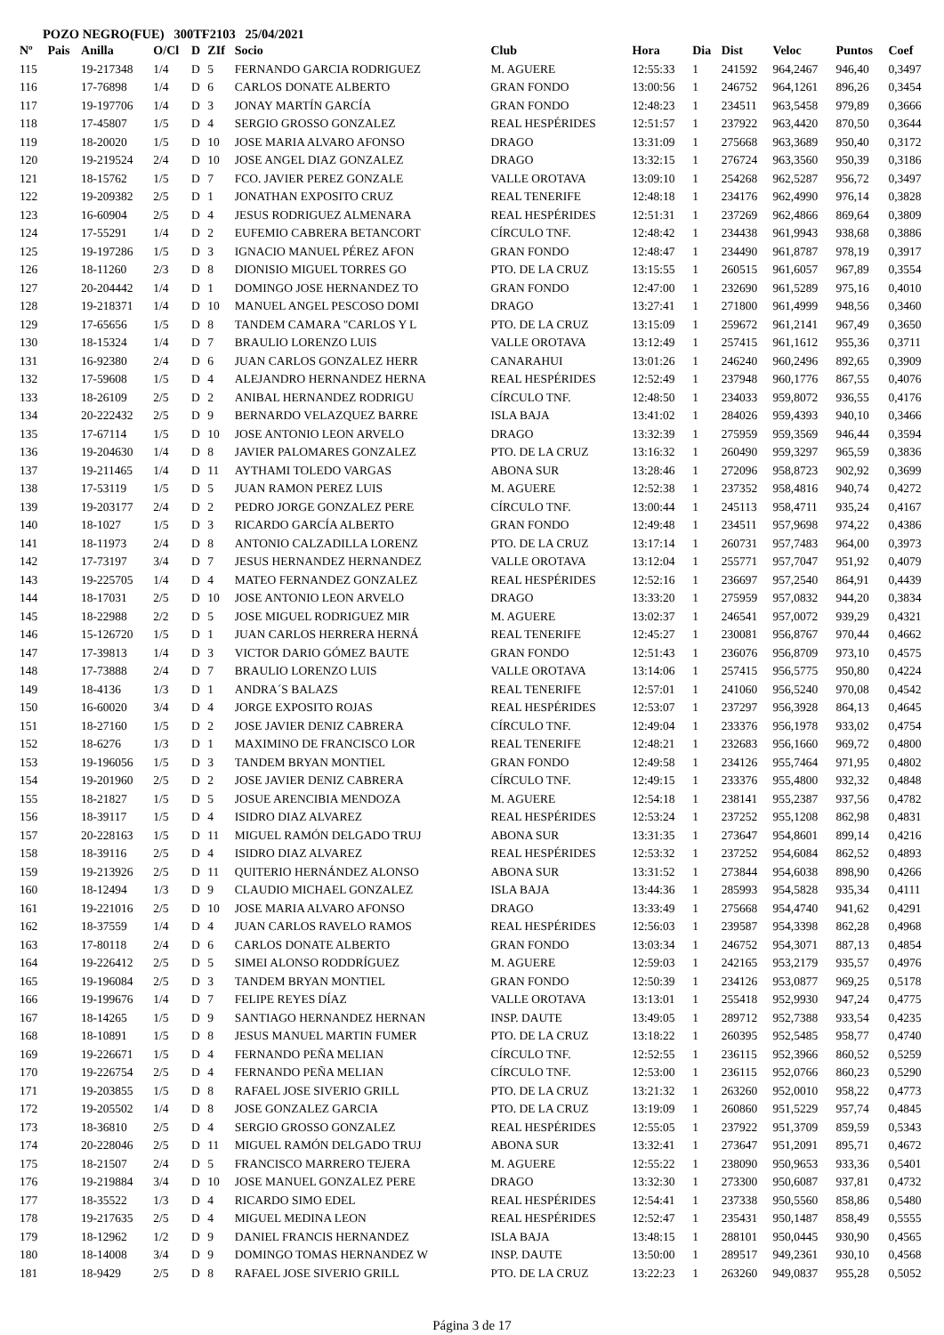POZO NEGRO(FUE) 300TF2103 25/04/2021
| Nº | Pais | Anilla | O/Cl | D | ZIf | Socio | Club | Hora | Dia | Dist | Veloc | Puntos | Coef |
| --- | --- | --- | --- | --- | --- | --- | --- | --- | --- | --- | --- | --- | --- |
| 115 | | 19-217348 | 1/4 | D | 5 | FERNANDO GARCIA RODRIGUEZ | M. AGUERE | 12:55:33 | 1 | 241592 | 964,2467 | 946,40 | 0,3497 |
| 116 | | 17-76898 | 1/4 | D | 6 | CARLOS DONATE ALBERTO | GRAN FONDO | 13:00:56 | 1 | 246752 | 964,1261 | 896,26 | 0,3454 |
| 117 | | 19-197706 | 1/4 | D | 3 | JONAY MARTÍN GARCÍA | GRAN FONDO | 12:48:23 | 1 | 234511 | 963,5458 | 979,89 | 0,3666 |
| 118 | | 17-45807 | 1/5 | D | 4 | SERGIO GROSSO GONZALEZ | REAL HESPÉRIDES | 12:51:57 | 1 | 237922 | 963,4420 | 870,50 | 0,3644 |
| 119 | | 18-20020 | 1/5 | D | 10 | JOSE MARIA ALVARO AFONSO | DRAGO | 13:31:09 | 1 | 275668 | 963,3689 | 950,40 | 0,3172 |
| 120 | | 19-219524 | 2/4 | D | 10 | JOSE ANGEL DIAZ GONZALEZ | DRAGO | 13:32:15 | 1 | 276724 | 963,3560 | 950,39 | 0,3186 |
| 121 | | 18-15762 | 1/5 | D | 7 | FCO. JAVIER PEREZ GONZALE | VALLE OROTAVA | 13:09:10 | 1 | 254268 | 962,5287 | 956,72 | 0,3497 |
| 122 | | 19-209382 | 2/5 | D | 1 | JONATHAN EXPOSITO CRUZ | REAL TENERIFE | 12:48:18 | 1 | 234176 | 962,4990 | 976,14 | 0,3828 |
| 123 | | 16-60904 | 2/5 | D | 4 | JESUS RODRIGUEZ ALMENARA | REAL HESPÉRIDES | 12:51:31 | 1 | 237269 | 962,4866 | 869,64 | 0,3809 |
| 124 | | 17-55291 | 1/4 | D | 2 | EUFEMIO CABRERA BETANCORT | CÍRCULO TNF. | 12:48:42 | 1 | 234438 | 961,9943 | 938,68 | 0,3886 |
| 125 | | 19-197286 | 1/5 | D | 3 | IGNACIO MANUEL PÉREZ AFON | GRAN FONDO | 12:48:47 | 1 | 234490 | 961,8787 | 978,19 | 0,3917 |
| 126 | | 18-11260 | 2/3 | D | 8 | DIONISIO MIGUEL TORRES GO | PTO. DE LA CRUZ | 13:15:55 | 1 | 260515 | 961,6057 | 967,89 | 0,3554 |
| 127 | | 20-204442 | 1/4 | D | 1 | DOMINGO JOSE HERNANDEZ TO | GRAN FONDO | 12:47:00 | 1 | 232690 | 961,5289 | 975,16 | 0,4010 |
| 128 | | 19-218371 | 1/4 | D | 10 | MANUEL ANGEL PESCOSO DOMI | DRAGO | 13:27:41 | 1 | 271800 | 961,4999 | 948,56 | 0,3460 |
| 129 | | 17-65656 | 1/5 | D | 8 | TANDEM CAMARA "CARLOS Y L | PTO. DE LA CRUZ | 13:15:09 | 1 | 259672 | 961,2141 | 967,49 | 0,3650 |
| 130 | | 18-15324 | 1/4 | D | 7 | BRAULIO LORENZO LUIS | VALLE OROTAVA | 13:12:49 | 1 | 257415 | 961,1612 | 955,36 | 0,3711 |
| 131 | | 16-92380 | 2/4 | D | 6 | JUAN CARLOS GONZALEZ HERR | CANARAHUI | 13:01:26 | 1 | 246240 | 960,2496 | 892,65 | 0,3909 |
| 132 | | 17-59608 | 1/5 | D | 4 | ALEJANDRO HERNANDEZ HERNA | REAL HESPÉRIDES | 12:52:49 | 1 | 237948 | 960,1776 | 867,55 | 0,4076 |
| 133 | | 18-26109 | 2/5 | D | 2 | ANIBAL HERNANDEZ RODRIGU | CÍRCULO TNF. | 12:48:50 | 1 | 234033 | 959,8072 | 936,55 | 0,4176 |
| 134 | | 20-222432 | 2/5 | D | 9 | BERNARDO VELAZQUEZ BARRE | ISLA BAJA | 13:41:02 | 1 | 284026 | 959,4393 | 940,10 | 0,3466 |
| 135 | | 17-67114 | 1/5 | D | 10 | JOSE ANTONIO LEON ARVELO | DRAGO | 13:32:39 | 1 | 275959 | 959,3569 | 946,44 | 0,3594 |
| 136 | | 19-204630 | 1/4 | D | 8 | JAVIER PALOMARES GONZALEZ | PTO. DE LA CRUZ | 13:16:32 | 1 | 260490 | 959,3297 | 965,59 | 0,3836 |
| 137 | | 19-211465 | 1/4 | D | 11 | AYTHAMI TOLEDO VARGAS | ABONA SUR | 13:28:46 | 1 | 272096 | 958,8723 | 902,92 | 0,3699 |
| 138 | | 17-53119 | 1/5 | D | 5 | JUAN RAMON PEREZ LUIS | M. AGUERE | 12:52:38 | 1 | 237352 | 958,4816 | 940,74 | 0,4272 |
| 139 | | 19-203177 | 2/4 | D | 2 | PEDRO JORGE GONZALEZ PERE | CÍRCULO TNF. | 13:00:44 | 1 | 245113 | 958,4711 | 935,24 | 0,4167 |
| 140 | | 18-1027 | 1/5 | D | 3 | RICARDO GARCÍA ALBERTO | GRAN FONDO | 12:49:48 | 1 | 234511 | 957,9698 | 974,22 | 0,4386 |
| 141 | | 18-11973 | 2/4 | D | 8 | ANTONIO CALZADILLA LORENZ | PTO. DE LA CRUZ | 13:17:14 | 1 | 260731 | 957,7483 | 964,00 | 0,3973 |
| 142 | | 17-73197 | 3/4 | D | 7 | JESUS HERNANDEZ HERNANDEZ | VALLE OROTAVA | 13:12:04 | 1 | 255771 | 957,7047 | 951,92 | 0,4079 |
| 143 | | 19-225705 | 1/4 | D | 4 | MATEO FERNANDEZ GONZALEZ | REAL HESPÉRIDES | 12:52:16 | 1 | 236697 | 957,2540 | 864,91 | 0,4439 |
| 144 | | 18-17031 | 2/5 | D | 10 | JOSE ANTONIO LEON ARVELO | DRAGO | 13:33:20 | 1 | 275959 | 957,0832 | 944,20 | 0,3834 |
| 145 | | 18-22988 | 2/2 | D | 5 | JOSE MIGUEL RODRIGUEZ MIR | M. AGUERE | 13:02:37 | 1 | 246541 | 957,0072 | 939,29 | 0,4321 |
| 146 | | 15-126720 | 1/5 | D | 1 | JUAN CARLOS HERRERA HERNÁ | REAL TENERIFE | 12:45:27 | 1 | 230081 | 956,8767 | 970,44 | 0,4662 |
| 147 | | 17-39813 | 1/4 | D | 3 | VICTOR DARIO GÓMEZ BAUTE | GRAN FONDO | 12:51:43 | 1 | 236076 | 956,8709 | 973,10 | 0,4575 |
| 148 | | 17-73888 | 2/4 | D | 7 | BRAULIO LORENZO LUIS | VALLE OROTAVA | 13:14:06 | 1 | 257415 | 956,5775 | 950,80 | 0,4224 |
| 149 | | 18-4136 | 1/3 | D | 1 | ANDRA´S BALAZS | REAL TENERIFE | 12:57:01 | 1 | 241060 | 956,5240 | 970,08 | 0,4542 |
| 150 | | 16-60020 | 3/4 | D | 4 | JORGE EXPOSITO ROJAS | REAL HESPÉRIDES | 12:53:07 | 1 | 237297 | 956,3928 | 864,13 | 0,4645 |
| 151 | | 18-27160 | 1/5 | D | 2 | JOSE JAVIER DENIZ CABRERA | CÍRCULO TNF. | 12:49:04 | 1 | 233376 | 956,1978 | 933,02 | 0,4754 |
| 152 | | 18-6276 | 1/3 | D | 1 | MAXIMINO DE FRANCISCO LOR | REAL TENERIFE | 12:48:21 | 1 | 232683 | 956,1660 | 969,72 | 0,4800 |
| 153 | | 19-196056 | 1/5 | D | 3 | TANDEM BRYAN MONTIEL | GRAN FONDO | 12:49:58 | 1 | 234126 | 955,7464 | 971,95 | 0,4802 |
| 154 | | 19-201960 | 2/5 | D | 2 | JOSE JAVIER DENIZ CABRERA | CÍRCULO TNF. | 12:49:15 | 1 | 233376 | 955,4800 | 932,32 | 0,4848 |
| 155 | | 18-21827 | 1/5 | D | 5 | JOSUE ARENCIBIA MENDOZA | M. AGUERE | 12:54:18 | 1 | 238141 | 955,2387 | 937,56 | 0,4782 |
| 156 | | 18-39117 | 1/5 | D | 4 | ISIDRO DIAZ ALVAREZ | REAL HESPÉRIDES | 12:53:24 | 1 | 237252 | 955,1208 | 862,98 | 0,4831 |
| 157 | | 20-228163 | 1/5 | D | 11 | MIGUEL RAMÓN DELGADO TRUJ | ABONA SUR | 13:31:35 | 1 | 273647 | 954,8601 | 899,14 | 0,4216 |
| 158 | | 18-39116 | 2/5 | D | 4 | ISIDRO DIAZ ALVAREZ | REAL HESPÉRIDES | 12:53:32 | 1 | 237252 | 954,6084 | 862,52 | 0,4893 |
| 159 | | 19-213926 | 2/5 | D | 11 | QUITERIO HERNÁNDEZ ALONSO | ABONA SUR | 13:31:52 | 1 | 273844 | 954,6038 | 898,90 | 0,4266 |
| 160 | | 18-12494 | 1/3 | D | 9 | CLAUDIO MICHAEL GONZALEZ | ISLA BAJA | 13:44:36 | 1 | 285993 | 954,5828 | 935,34 | 0,4111 |
| 161 | | 19-221016 | 2/5 | D | 10 | JOSE MARIA ALVARO AFONSO | DRAGO | 13:33:49 | 1 | 275668 | 954,4740 | 941,62 | 0,4291 |
| 162 | | 18-37559 | 1/4 | D | 4 | JUAN CARLOS RAVELO RAMOS | REAL HESPÉRIDES | 12:56:03 | 1 | 239587 | 954,3398 | 862,28 | 0,4968 |
| 163 | | 17-80118 | 2/4 | D | 6 | CARLOS DONATE ALBERTO | GRAN FONDO | 13:03:34 | 1 | 246752 | 954,3071 | 887,13 | 0,4854 |
| 164 | | 19-226412 | 2/5 | D | 5 | SIMEI ALONSO RODDRÍGUEZ | M. AGUERE | 12:59:03 | 1 | 242165 | 953,2179 | 935,57 | 0,4976 |
| 165 | | 19-196084 | 2/5 | D | 3 | TANDEM BRYAN MONTIEL | GRAN FONDO | 12:50:39 | 1 | 234126 | 953,0877 | 969,25 | 0,5178 |
| 166 | | 19-199676 | 1/4 | D | 7 | FELIPE REYES DÍAZ | VALLE OROTAVA | 13:13:01 | 1 | 255418 | 952,9930 | 947,24 | 0,4775 |
| 167 | | 18-14265 | 1/5 | D | 9 | SANTIAGO HERNANDEZ HERNAN | INSP. DAUTE | 13:49:05 | 1 | 289712 | 952,7388 | 933,54 | 0,4235 |
| 168 | | 18-10891 | 1/5 | D | 8 | JESUS MANUEL MARTIN FUMER | PTO. DE LA CRUZ | 13:18:22 | 1 | 260395 | 952,5485 | 958,77 | 0,4740 |
| 169 | | 19-226671 | 1/5 | D | 4 | FERNANDO PEÑA MELIAN | CÍRCULO TNF. | 12:52:55 | 1 | 236115 | 952,3966 | 860,52 | 0,5259 |
| 170 | | 19-226754 | 2/5 | D | 4 | FERNANDO PEÑA MELIAN | CÍRCULO TNF. | 12:53:00 | 1 | 236115 | 952,0766 | 860,23 | 0,5290 |
| 171 | | 19-203855 | 1/5 | D | 8 | RAFAEL JOSE SIVERIO GRILL | PTO. DE LA CRUZ | 13:21:32 | 1 | 263260 | 952,0010 | 958,22 | 0,4773 |
| 172 | | 19-205502 | 1/4 | D | 8 | JOSE GONZALEZ GARCIA | PTO. DE LA CRUZ | 13:19:09 | 1 | 260860 | 951,5229 | 957,74 | 0,4845 |
| 173 | | 18-36810 | 2/5 | D | 4 | SERGIO GROSSO GONZALEZ | REAL HESPÉRIDES | 12:55:05 | 1 | 237922 | 951,3709 | 859,59 | 0,5343 |
| 174 | | 20-228046 | 2/5 | D | 11 | MIGUEL RAMÓN DELGADO TRUJ | ABONA SUR | 13:32:41 | 1 | 273647 | 951,2091 | 895,71 | 0,4672 |
| 175 | | 18-21507 | 2/4 | D | 5 | FRANCISCO MARRERO TEJERA | M. AGUERE | 12:55:22 | 1 | 238090 | 950,9653 | 933,36 | 0,5401 |
| 176 | | 19-219884 | 3/4 | D | 10 | JOSE MANUEL GONZALEZ PERE | DRAGO | 13:32:30 | 1 | 273300 | 950,6087 | 937,81 | 0,4732 |
| 177 | | 18-35522 | 1/3 | D | 4 | RICARDO SIMO EDEL | REAL HESPÉRIDES | 12:54:41 | 1 | 237338 | 950,5560 | 858,86 | 0,5480 |
| 178 | | 19-217635 | 2/5 | D | 4 | MIGUEL MEDINA LEON | REAL HESPÉRIDES | 12:52:47 | 1 | 235431 | 950,1487 | 858,49 | 0,5555 |
| 179 | | 18-12962 | 1/2 | D | 9 | DANIEL FRANCIS HERNANDEZ | ISLA BAJA | 13:48:15 | 1 | 288101 | 950,0445 | 930,90 | 0,4565 |
| 180 | | 18-14008 | 3/4 | D | 9 | DOMINGO TOMAS HERNANDEZ W | INSP. DAUTE | 13:50:00 | 1 | 289517 | 949,2361 | 930,10 | 0,4568 |
| 181 | | 18-9429 | 2/5 | D | 8 | RAFAEL JOSE SIVERIO GRILL | PTO. DE LA CRUZ | 13:22:23 | 1 | 263260 | 949,0837 | 955,28 | 0,5052 |
Página 3 de 17